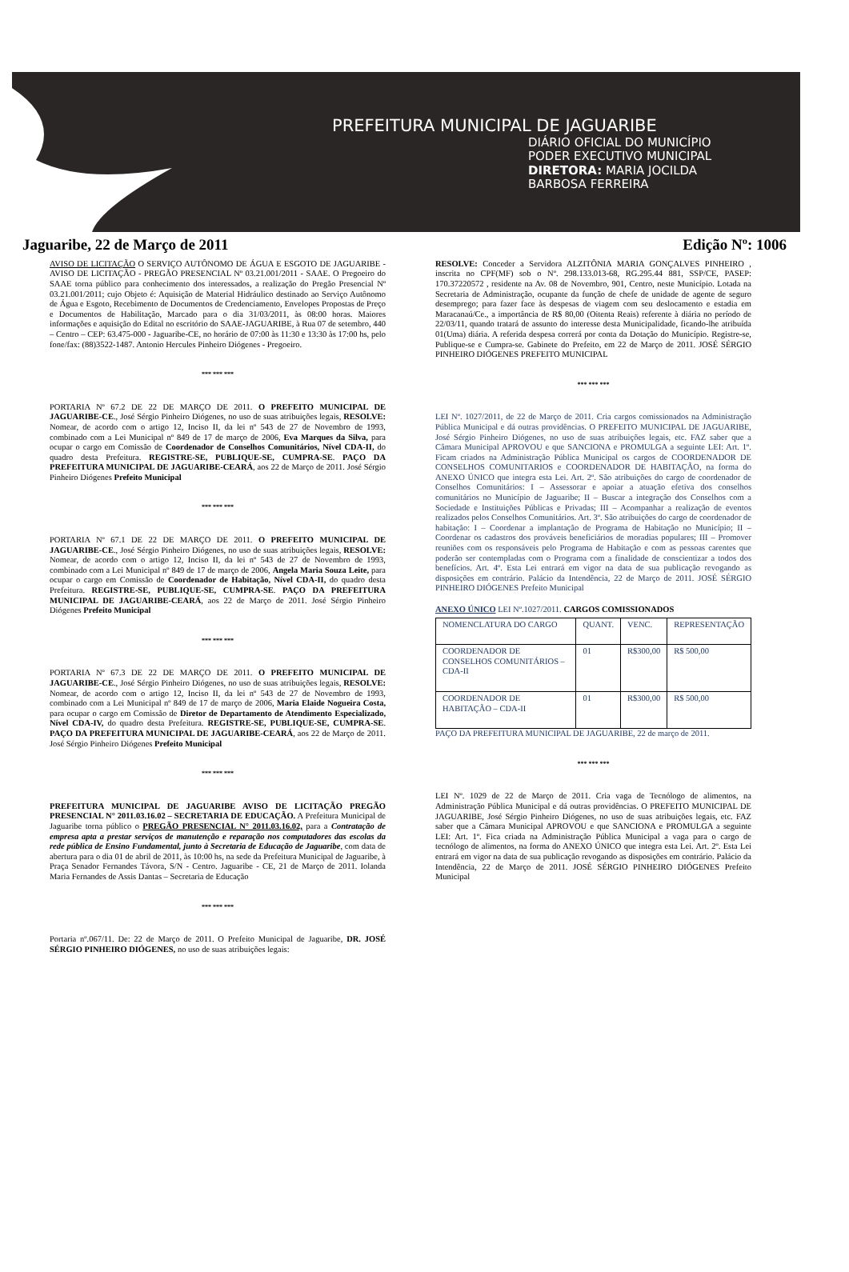PREFEITURA MUNICIPAL DE JAGUARIBE
DIÁRIO OFICIAL DO MUNICÍPIO
PODER EXECUTIVO MUNICIPAL
DIRETORA: MARIA JOCILDA
BARBOSA FERREIRA
Jaguaribe, 22 de Março de 2011 Edição Nº: 1006
AVISO DE LICITAÇÃO O SERVIÇO AUTÔNOMO DE ÁGUA E ESGOTO DE JAGUARIBE - AVISO DE LICITAÇÃO - PREGÃO PRESENCIAL Nº 03.21.001/2011 - SAAE. O Pregoeiro do SAAE torna público para conhecimento dos interessados, a realização do Pregão Presencial Nº 03.21.001/2011; cujo Objeto é: Aquisição de Material Hidráulico destinado ao Serviço Autônomo de Água e Esgoto, Recebimento de Documentos de Credenciamento, Envelopes Propostas de Preço e Documentos de Habilitação, Marcado para o dia 31/03/2011, às 08:00 horas. Maiores informações e aquisição do Edital no escritório do SAAE-JAGUARIBE, à Rua 07 de setembro, 440 – Centro – CEP: 63.475-000 - Jaguaribe-CE, no horário de 07:00 às 11:30 e 13:30 às 17:00 hs, pelo fone/fax: (88)3522-1487. Antonio Hercules Pinheiro Diógenes - Pregoeiro.
*** *** ***
PORTARIA Nº 67.2 DE 22 DE MARÇO DE 2011. O PREFEITO MUNICIPAL DE JAGUARIBE-CE., José Sérgio Pinheiro Diógenes, no uso de suas atribuições legais, RESOLVE: Nomear, de acordo com o artigo 12, Inciso II, da lei nº 543 de 27 de Novembro de 1993, combinado com a Lei Municipal nº 849 de 17 de março de 2006, Eva Marques da Silva, para ocupar o cargo em Comissão de Coordenador de Conselhos Comunitários, Nível CDA-II, do quadro desta Prefeitura. REGISTRE-SE, PUBLIQUE-SE, CUMPRA-SE. PAÇO DA PREFEITURA MUNICIPAL DE JAGUARIBE-CEARÁ, aos 22 de Março de 2011. José Sérgio Pinheiro Diógenes Prefeito Municipal
*** *** ***
PORTARIA Nº 67.1 DE 22 DE MARÇO DE 2011. O PREFEITO MUNICIPAL DE JAGUARIBE-CE., José Sérgio Pinheiro Diógenes, no uso de suas atribuições legais, RESOLVE: Nomear, de acordo com o artigo 12, Inciso II, da lei nº 543 de 27 de Novembro de 1993, combinado com a Lei Municipal nº 849 de 17 de março de 2006, Angela Maria Souza Leite, para ocupar o cargo em Comissão de Coordenador de Habitação, Nível CDA-II, do quadro desta Prefeitura. REGISTRE-SE, PUBLIQUE-SE, CUMPRA-SE. PAÇO DA PREFEITURA MUNICIPAL DE JAGUARIBE-CEARÁ, aos 22 de Março de 2011. José Sérgio Pinheiro Diógenes Prefeito Municipal
*** *** ***
PORTARIA Nº 67.3 DE 22 DE MARÇO DE 2011. O PREFEITO MUNICIPAL DE JAGUARIBE-CE., José Sérgio Pinheiro Diógenes, no uso de suas atribuições legais, RESOLVE: Nomear, de acordo com o artigo 12, Inciso II, da lei nº 543 de 27 de Novembro de 1993, combinado com a Lei Municipal nº 849 de 17 de março de 2006, Maria Elaide Nogueira Costa, para ocupar o cargo em Comissão de Diretor de Departamento de Atendimento Especializado, Nível CDA-IV, do quadro desta Prefeitura. REGISTRE-SE, PUBLIQUE-SE, CUMPRA-SE. PAÇO DA PREFEITURA MUNICIPAL DE JAGUARIBE-CEARÁ, aos 22 de Março de 2011. José Sérgio Pinheiro Diógenes Prefeito Municipal
*** *** ***
PREFEITURA MUNICIPAL DE JAGUARIBE AVISO DE LICITAÇÃO PREGÃO PRESENCIAL N° 2011.03.16.02 – SECRETARIA DE EDUCAÇÃO. A Prefeitura Municipal de Jaguaribe torna público o PREGÃO PRESENCIAL N° 2011.03.16.02, para a Contratação de empresa apta a prestar serviços de manutenção e reparação nos computadores das escolas da rede pública de Ensino Fundamental, junto à Secretaria de Educação de Jaguaribe, com data de abertura para o dia 01 de abril de 2011, às 10:00 hs, na sede da Prefeitura Municipal de Jaguaribe, à Praça Senador Fernandes Távora, S/N - Centro. Jaguaribe - CE, 21 de Março de 2011. Iolanda Maria Fernandes de Assis Dantas – Secretaria de Educação
*** *** ***
Portaria nº.067/11. De: 22 de Março de 2011. O Prefeito Municipal de Jaguaribe, DR. JOSÉ SÉRGIO PINHEIRO DIÓGENES, no uso de suas atribuições legais:
RESOLVE: Conceder a Servidora ALZITÔNIA MARIA GONÇALVES PINHEIRO , inscrita no CPF(MF) sob o Nº. 298.133.013-68, RG.295.44 881, SSP/CE, PASEP: 170.37220572 , residente na Av. 08 de Novembro, 901, Centro, neste Município. Lotada na Secretaria de Administração, ocupante da função de chefe de unidade de agente de seguro desemprego; para fazer face às despesas de viagem com seu deslocamento e estadia em Maracanaú/Ce., a importância de R$ 80,00 (Oitenta Reais) referente à diária no período de 22/03/11, quando tratará de assunto do interesse desta Municipalidade, ficando-lhe atribuída 01(Uma) diária. A referida despesa correrá por conta da Dotação do Município. Registre-se, Publique-se e Cumpra-se. Gabinete do Prefeito, em 22 de Março de 2011. JOSÉ SÉRGIO PINHEIRO DIÓGENES PREFEITO MUNICIPAL
*** *** ***
LEI Nº. 1027/2011, de 22 de Março de 2011. Cria cargos comissionados na Administração Pública Municipal e dá outras providências. O PREFEITO MUNICIPAL DE JAGUARIBE, José Sérgio Pinheiro Diógenes, no uso de suas atribuições legais, etc. FAZ saber que a Câmara Municipal APROVOU e que SANCIONA e PROMULGA a seguinte LEI: Art. 1º. Ficam criados na Administração Pública Municipal os cargos de COORDENADOR DE CONSELHOS COMUNITARIOS e COORDENADOR DE HABITAÇÃO, na forma do ANEXO ÚNICO que integra esta Lei. Art. 2º. São atribuições do cargo de coordenador de Conselhos Comunitários: I – Assessorar e apoiar a atuação efetiva dos conselhos comunitários no Município de Jaguaribe; II – Buscar a integração dos Conselhos com a Sociedade e Instituições Públicas e Privadas; III – Acompanhar a realização de eventos realizados pelos Conselhos Comunitários. Art. 3º. São atribuições do cargo de coordenador de habitação: I – Coordenar a implantação de Programa de Habitação no Município; II – Coordenar os cadastros dos prováveis beneficiários de moradias populares; III – Promover reuniões com os responsáveis pelo Programa de Habitação e com as pessoas carentes que poderão ser contempladas com o Programa com a finalidade de conscientizar a todos dos benefícios. Art. 4º. Esta Lei entrará em vigor na data de sua publicação revogando as disposições em contrário. Palácio da Intendência, 22 de Março de 2011. JOSÉ SÉRGIO PINHEIRO DIÓGENES Prefeito Municipal
ANEXO ÚNICO LEI Nº.1027/2011. CARGOS COMISSIONADOS
| NOMENCLATURA DO CARGO | QUANT. | VENC. | REPRESENTAÇÃO |
| COORDENADOR DE CONSELHOS COMUNITÁRIOS – CDA-II | 01 | R$300,00 | R$ 500,00 |
| COORDENADOR DE HABITAÇÃO – CDA-II | 01 | R$300,00 | R$ 500,00 |
PAÇO DA PREFEITURA MUNICIPAL DE JAGUARIBE, 22 de março de 2011.
*** *** ***
LEI Nº. 1029 de 22 de Março de 2011. Cria vaga de Tecnólogo de alimentos, na Administração Pública Municipal e dá outras providências. O PREFEITO MUNICIPAL DE JAGUARIBE, José Sérgio Pinheiro Diógenes, no uso de suas atribuições legais, etc. FAZ saber que a Câmara Municipal APROVOU e que SANCIONA e PROMULGA a seguinte LEI: Art. 1º. Fica criada na Administração Pública Municipal a vaga para o cargo de tecnólogo de alimentos, na forma do ANEXO ÚNICO que integra esta Lei. Art. 2º. Esta Lei entrará em vigor na data de sua publicação revogando as disposições em contrário. Palácio da Intendência, 22 de Março de 2011. JOSÉ SÉRGIO PINHEIRO DIÓGENES Prefeito Municipal